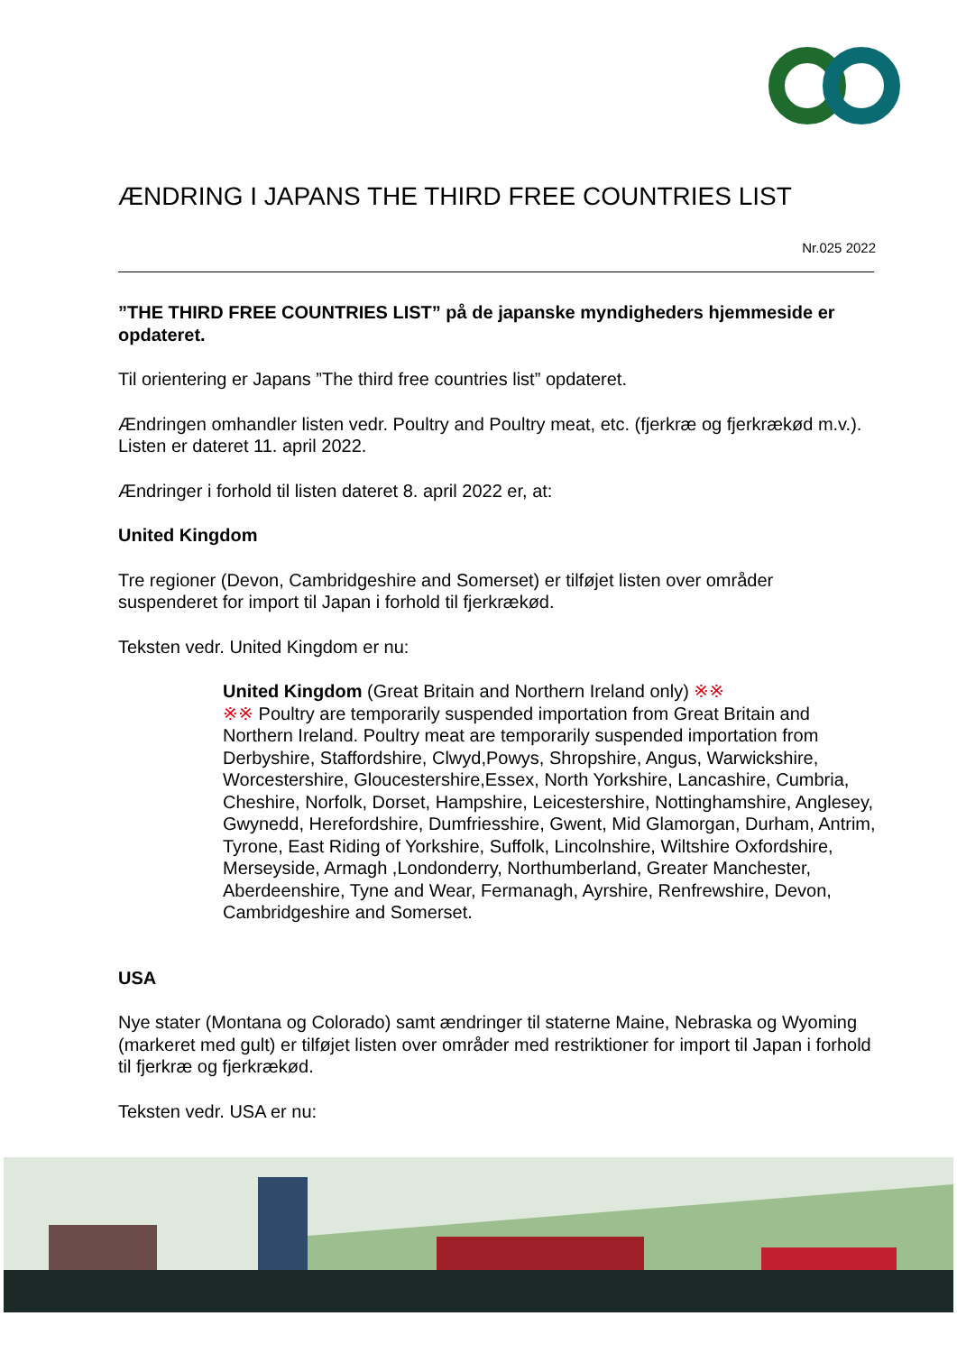ÆNDRING I JAPANS THE THIRD FREE COUNTRIES LIST
Nr.025 2022
”THE THIRD FREE COUNTRIES LIST” på de japanske myndigheders hjemmeside er opdateret.
Til orientering er Japans ”The third free countries list” opdateret.
Ændringen omhandler listen vedr. Poultry and Poultry meat, etc. (fjerkræ og fjerkrækød m.v.). Listen er dateret 11. april 2022.
Ændringer i forhold til listen dateret 8. april 2022 er, at:
United Kingdom
Tre regioner (Devon, Cambridgeshire and Somerset) er tilføjet listen over områder suspenderet for import til Japan i forhold til fjerkrækød.
Teksten vedr. United Kingdom er nu:
United Kingdom (Great Britain and Northern Ireland only) ※※
※※ Poultry are temporarily suspended importation from Great Britain and Northern Ireland. Poultry meat are temporarily suspended importation from Derbyshire, Staffordshire, Clwyd,Powys, Shropshire, Angus, Warwickshire, Worcestershire, Gloucestershire,Essex, North Yorkshire, Lancashire, Cumbria, Cheshire, Norfolk, Dorset, Hampshire, Leicestershire, Nottinghamshire, Anglesey, Gwynedd, Herefordshire, Dumfriesshire, Gwent, Mid Glamorgan, Durham, Antrim, Tyrone, East Riding of Yorkshire, Suffolk, Lincolnshire, Wiltshire Oxfordshire, Merseyside, Armagh ,Londonderry, Northumberland, Greater Manchester, Aberdeenshire, Tyne and Wear, Fermanagh, Ayrshire, Renfrewshire, Devon, Cambridgeshire and Somerset.
USA
Nye stater (Montana og Colorado) samt ændringer til staterne Maine, Nebraska og Wyoming (markeret med gult) er tilføjet listen over områder med restriktioner for import til Japan i forhold til fjerkræ og fjerkrækød.
Teksten vedr. USA er nu: